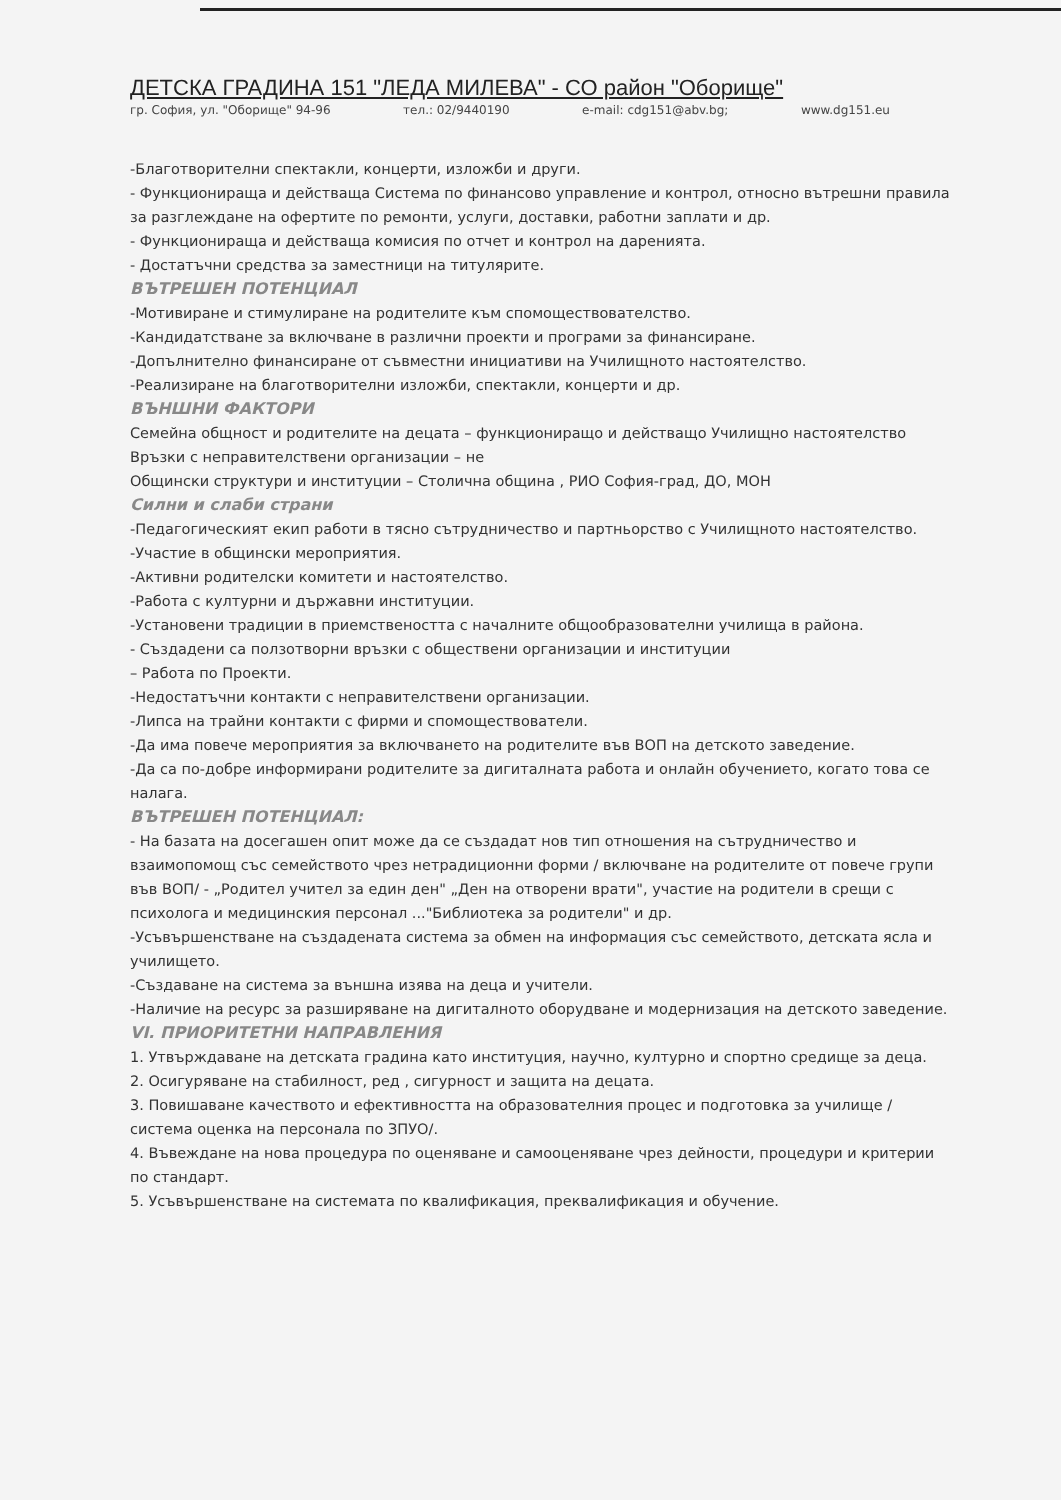ДЕТСКА ГРАДИНА 151 "ЛЕДА МИЛЕВА" - СО район "Оборище"
гр. София, ул. "Оборище" 94-96 тел.: 02/9440190 e-mail: cdg151@abv.bg; www.dg151.eu
-Благотворителни спектакли, концерти, изложби и други.
- Функционираща и действаща Система по финансово управление и контрол, относно вътрешни правила за разглеждане на офертите по ремонти, услуги, доставки, работни заплати и др.
- Функционираща и действаща комисия по отчет и контрол на даренията.
- Достатъчни средства за заместници на титулярите.
ВЪТРЕШЕН ПОТЕНЦИАЛ
-Мотивиране и стимулиране на родителите към спомоществователство.
-Кандидатстване за включване в различни проекти и програми за финансиране.
-Допълнително финансиране от съвместни инициативи на Училищното настоятелство.
-Реализиране на благотворителни изложби, спектакли, концерти и др.
ВЪНШНИ ФАКТОРИ
Семейна общност и родителите на децата – функциониращо и действащо Училищно настоятелство
Връзки с неправителствени организации – не
Общински структури и институции – Столична община , РИО София-град, ДО, МОН
Силни и слаби страни
-Педагогическият екип работи в тясно сътрудничество и партньорство с Училищното настоятелство.
-Участие в общински мероприятия.
-Активни родителски комитети и настоятелство.
-Работа с културни и държавни институции.
-Установени традиции в приемствеността с началните общообразователни училища в района.
- Създадени са ползотворни връзки с обществени организации и институции
– Работа по Проекти.
-Недостатъчни контакти с неправителствени организации.
-Липса на трайни контакти с фирми и спомоществователи.
-Да има повече мероприятия за включването на родителите във ВОП на детското заведение.
-Да са по-добре информирани родителите за дигиталната работа и онлайн обучението, когато това се налага.
ВЪТРЕШЕН ПОТЕНЦИАЛ:
- На базата на досегашен опит може да се създадат нов тип отношения на сътрудничество и взаимопомощ със семейството чрез нетрадиционни форми / включване на родителите от повече групи във ВОП/ - „Родител учител за един ден" „Ден на отворени врати", участие на родители в срещи с психолога и медицинския персонал ..."Библиотека за родители" и др.
-Усъвършенстване на създадената система за обмен на информация със семейството, детската ясла и училището.
-Създаване на система за външна изява на деца и учители.
-Наличие на ресурс за разширяване на дигиталното оборудване и модернизация на детското заведение.
VI. ПРИОРИТЕТНИ НАПРАВЛЕНИЯ
1. Утвърждаване на детската градина като институция, научно, културно и спортно средище за деца.
2. Осигуряване на стабилност, ред , сигурност и защита на децата.
3. Повишаване качеството и ефективността на образователния процес и подготовка за училище /система оценка на персонала по ЗПУО/.
4. Въвеждане на нова процедура по оценяване и самооценяване чрез дейности, процедури и критерии по стандарт.
5. Усъвършенстване на системата по квалификация, преквалификация и обучение.